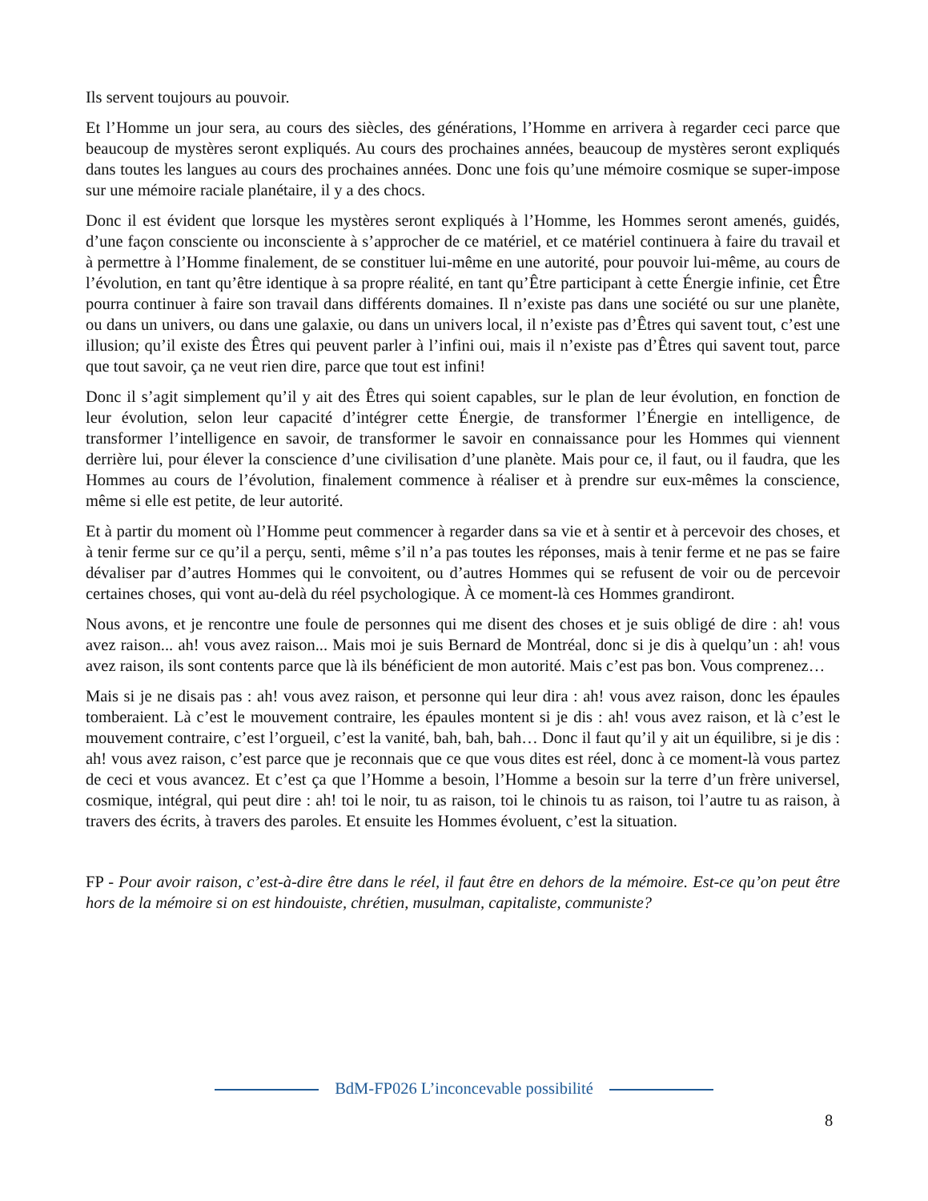Ils servent toujours au pouvoir.
Et l’Homme un jour sera, au cours des siècles, des générations, l’Homme en arrivera à regarder ceci parce que beaucoup de mystères seront expliqués. Au cours des prochaines années, beaucoup de mystères seront expliqués dans toutes les langues au cours des prochaines années. Donc une fois qu’une mémoire cosmique se super-impose sur une mémoire raciale planétaire, il y a des chocs.
Donc il est évident que lorsque les mystères seront expliqués à l’Homme, les Hommes seront amenés, guidés, d’une façon consciente ou inconsciente à s’approcher de ce matériel, et ce matériel continuera à faire du travail et à permettre à l’Homme finalement, de se constituer lui-même en une autorité, pour pouvoir lui-même, au cours de l’évolution, en tant qu’être identique à sa propre réalité, en tant qu’Être participant à cette Énergie infinie, cet Être pourra continuer à faire son travail dans différents domaines. Il n’existe pas dans une société ou sur une planète, ou dans un univers, ou dans une galaxie, ou dans un univers local, il n’existe pas d’Êtres qui savent tout, c’est une illusion; qu’il existe des Êtres qui peuvent parler à l’infini oui, mais il n’existe pas d’Êtres qui savent tout, parce que tout savoir, ça ne veut rien dire, parce que tout est infini!
Donc il s’agit simplement qu’il y ait des Êtres qui soient capables, sur le plan de leur évolution, en fonction de leur évolution, selon leur capacité d’intégrer cette Énergie, de transformer l’Énergie en intelligence, de transformer l’intelligence en savoir, de transformer le savoir en connaissance pour les Hommes qui viennent derrière lui, pour élever la conscience d’une civilisation d’une planète. Mais pour ce, il faut, ou il faudra, que les Hommes au cours de l’évolution, finalement commence à réaliser et à prendre sur eux-mêmes la conscience, même si elle est petite, de leur autorité.
Et à partir du moment où l’Homme peut commencer à regarder dans sa vie et à sentir et à percevoir des choses, et à tenir ferme sur ce qu’il a perçu, senti, même s’il n’a pas toutes les réponses, mais à tenir ferme et ne pas se faire dévaliser par d’autres Hommes qui le convoitent, ou d’autres Hommes qui se refusent de voir ou de percevoir certaines choses, qui vont au-delà du réel psychologique. À ce moment-là ces Hommes grandiront.
Nous avons, et je rencontre une foule de personnes qui me disent des choses et je suis obligé de dire : ah! vous avez raison... ah! vous avez raison... Mais moi je suis Bernard de Montréal, donc si je dis à quelqu’un : ah! vous avez raison, ils sont contents parce que là ils bénéficient de mon autorité. Mais c’est pas bon. Vous comprenez…
Mais si je ne disais pas : ah! vous avez raison, et personne qui leur dira : ah! vous avez raison, donc les épaules tomberaient. Là c’est le mouvement contraire, les épaules montent si je dis : ah! vous avez raison, et là c’est le mouvement contraire, c’est l’orgueil, c’est la vanité, bah, bah, bah… Donc il faut qu’il y ait un équilibre, si je dis : ah! vous avez raison, c’est parce que je reconnais que ce que vous dites est réel, donc à ce moment-là vous partez de ceci et vous avancez. Et c’est ça que l’Homme a besoin, l’Homme a besoin sur la terre d’un frère universel, cosmique, intégral, qui peut dire : ah! toi le noir, tu as raison, toi le chinois tu as raison, toi l’autre tu as raison, à travers des écrits, à travers des paroles. Et ensuite les Hommes évoluent, c’est la situation.
FP - Pour avoir raison, c’est-à-dire être dans le réel, il faut être en dehors de la mémoire. Est-ce qu’on peut être hors de la mémoire si on est hindouiste, chrétien, musulman, capitaliste, communiste?
BdM-FP026 L’inconcevable possibilité
8